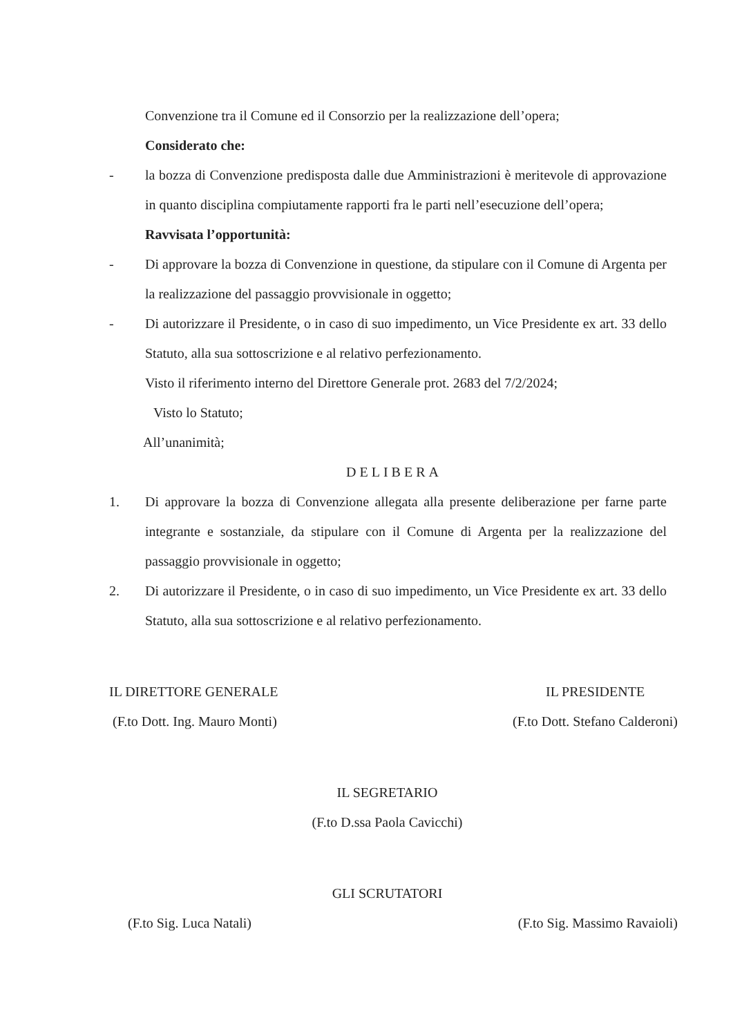Convenzione tra il Comune ed il Consorzio per la realizzazione dell’opera;
Considerato che:
- la bozza di Convenzione predisposta dalle due Amministrazioni è meritevole di approvazione in quanto disciplina compiutamente rapporti fra le parti nell’esecuzione dell’opera;
Ravvisata l’opportunità:
- Di approvare la bozza di Convenzione in questione, da stipulare con il Comune di Argenta per la realizzazione del passaggio provvisionale in oggetto;
- Di autorizzare il Presidente, o in caso di suo impedimento, un Vice Presidente ex art. 33 dello Statuto, alla sua sottoscrizione e al relativo perfezionamento.
Visto il riferimento interno del Direttore Generale prot. 2683 del 7/2/2024;
Visto lo Statuto;
All’unanimità;
DELIBERA
1. Di approvare la bozza di Convenzione allegata alla presente deliberazione per farne parte integrante e sostanziale, da stipulare con il Comune di Argenta per la realizzazione del passaggio provvisionale in oggetto;
2. Di autorizzare il Presidente, o in caso di suo impedimento, un Vice Presidente ex art. 33 dello Statuto, alla sua sottoscrizione e al relativo perfezionamento.
IL DIRETTORE GENERALE
(F.to Dott. Ing. Mauro Monti)
IL PRESIDENTE
(F.to Dott. Stefano Calderoni)
IL SEGRETARIO
(F.to D.ssa Paola Cavicchi)
GLI SCRUTATORI
(F.to Sig. Luca Natali) (F.to Sig. Massimo Ravaioli)